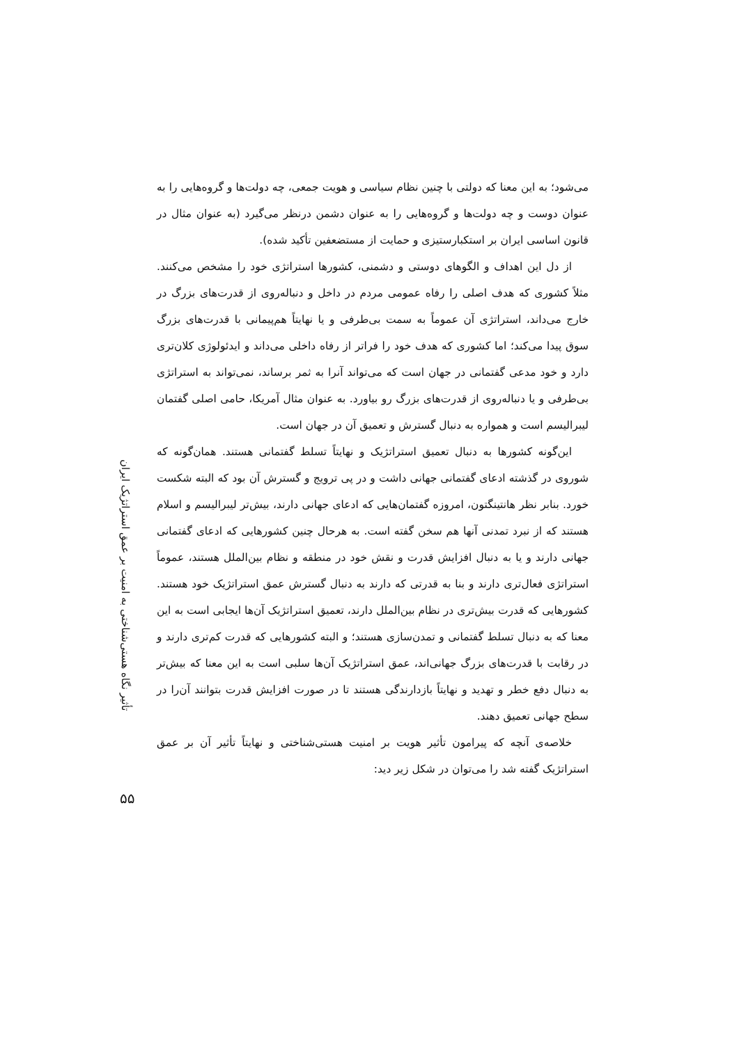می‌شود؛ به این معنا که دولتی با چنین نظام سیاسی و هویت جمعی، چه دولت‌ها و گروه‌هایی را به عنوان دوست و چه دولت‌ها و گروه‌هایی را به عنوان دشمن درنظر می‌گیرد (به عنوان مثال در قانون اساسی ایران بر استکبارستیزی و حمایت از مستضعفین تأکید شده).
از دل این اهداف و الگوهای دوستی و دشمنی، کشورها استراتژی خود را مشخص می‌کنند. مثلاً کشوری که هدف اصلی را رفاه عمومی مردم در داخل و دنباله‌روی از قدرت‌های بزرگ در خارج می‌داند، استراتژی آن عموماً به سمت بی‌طرفی و یا نهایتاً هم‌پیمانی با قدرت‌های بزرگ سوق پیدا می‌کند؛ اما کشوری که هدف خود را فراتر از رفاه داخلی می‌داند و ایدئولوژی کلان‌تری دارد و خود مدعی گفتمانی در جهان است که می‌تواند آنرا به ثمر برساند، نمی‌تواند به استراتژی بی‌طرفی و یا دنباله‌روی از قدرت‌های بزرگ رو بیاورد. به عنوان مثال آمریکا، حامی اصلی گفتمان لیبرالیسم است و همواره به دنبال گسترش و تعمیق آن در جهان است.
این‌گونه کشورها به دنبال تعمیق استراتژیک و نهایتاً تسلط گفتمانی هستند. همان‌گونه که شوروی در گذشته ادعای گفتمانی جهانی داشت و در پی ترویج و گسترش آن بود که البته شکست خورد. بنابر نظر هانتینگتون، امروزه گفتمان‌هایی که ادعای جهانی دارند، بیش‌تر لیبرالیسم و اسلام هستند که از نبرد تمدنی آنها هم سخن گفته است. به هرحال چنین کشورهایی که ادعای گفتمانی جهانی دارند و یا به دنبال افزایش قدرت و نقش خود در منطقه و نظام بین‌الملل هستند، عموماً استراتژی فعال‌تری دارند و بنا به قدرتی که دارند به دنبال گسترش عمق استراتژیک خود هستند. کشورهایی که قدرت بیش‌تری در نظام بین‌الملل دارند، تعمیق استراتژیک آن‌ها ایجابی است به این معنا که به دنبال تسلط گفتمانی و تمدن‌سازی هستند؛ و البته کشورهایی که قدرت کم‌تری دارند و در رقابت با قدرت‌های بزرگ جهانی‌اند، عمق استراتژیک آن‌ها سلبی است به این معنا که بیش‌تر به دنبال دفع خطر و تهدید و نهایتاً بازدارندگی هستند تا در صورت افزایش قدرت بتوانند آن‌را در سطح جهانی تعمیق دهند.
خلاصه‌ی آنچه که پیرامون تأثیر هویت بر امنیت هستی‌شناختی و نهایتاً تأثیر آن بر عمق استراتژیک گفته شد را می‌توان در شکل زیر دید:
تأثیر نگاه هستی‌شناختی به امنیت بر عمق استراتژیک ایران
۵۵